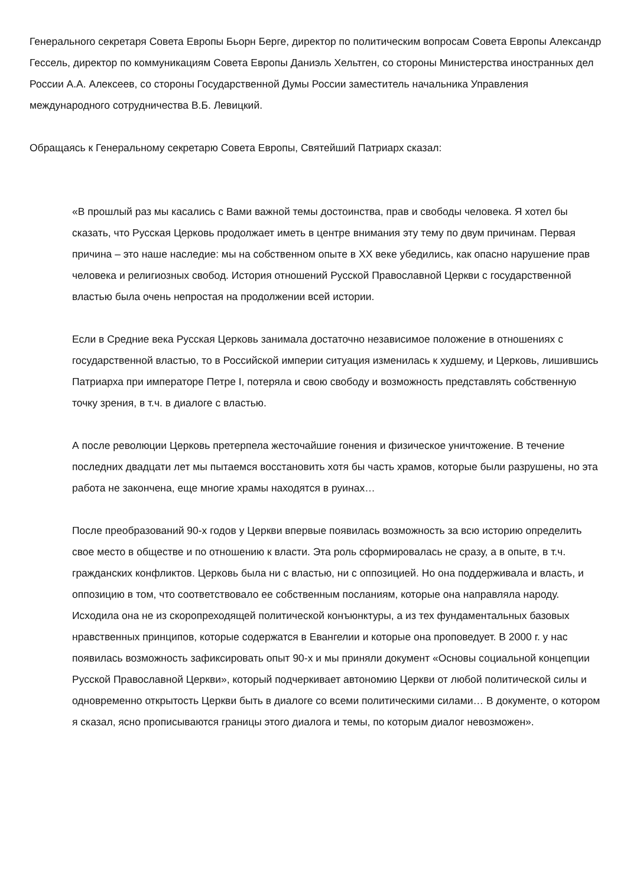Генерального секретаря Совета Европы Бьорн Берге, директор по политическим вопросам Совета Европы Александр Гессель, директор по коммуникациям Совета Европы Даниэль Хельтген, со стороны Министерства иностранных дел России А.А. Алексеев, со стороны Государственной Думы России заместитель начальника Управления международного сотрудничества В.Б. Левицкий.
Обращаясь к Генеральному секретарю Совета Европы, Святейший Патриарх сказал:
«В прошлый раз мы касались с Вами важной темы достоинства, прав и свободы человека. Я хотел бы сказать, что Русская Церковь продолжает иметь в центре внимания эту тему по двум причинам. Первая причина – это наше наследие: мы на собственном опыте в XX веке убедились, как опасно нарушение прав человека и религиозных свобод. История отношений Русской Православной Церкви с государственной властью была очень непростая на продолжении всей истории.
Если в Средние века Русская Церковь занимала достаточно независимое положение в отношениях с государственной властью, то в Российской империи ситуация изменилась к худшему, и Церковь, лишившись Патриарха при императоре Петре I, потеряла и свою свободу и возможность представлять собственную точку зрения, в т.ч. в диалоге с властью.
А после революции Церковь претерпела жесточайшие гонения и физическое уничтожение. В течение последних двадцати лет мы пытаемся восстановить хотя бы часть храмов, которые были разрушены, но эта работа не закончена, еще многие храмы находятся в руинах…
После преобразований 90-х годов у Церкви впервые появилась возможность за всю историю определить свое место в обществе и по отношению к власти. Эта роль сформировалась не сразу, а в опыте, в т.ч. гражданских конфликтов. Церковь была ни с властью, ни с оппозицией. Но она поддерживала и власть, и оппозицию в том, что соответствовало ее собственным посланиям, которые она направляла народу. Исходила она не из скоропреходящей политической конъюнктуры, а из тех фундаментальных базовых нравственных принципов, которые содержатся в Евангелии и которые она проповедует. В 2000 г. у нас появилась возможность зафиксировать опыт 90-х и мы приняли документ «Основы социальной концепции Русской Православной Церкви», который подчеркивает автономию Церкви от любой политической силы и одновременно открытость Церкви быть в диалоге со всеми политическими силами… В документе, о котором я сказал, ясно прописываются границы этого диалога и темы, по которым диалог невозможен».